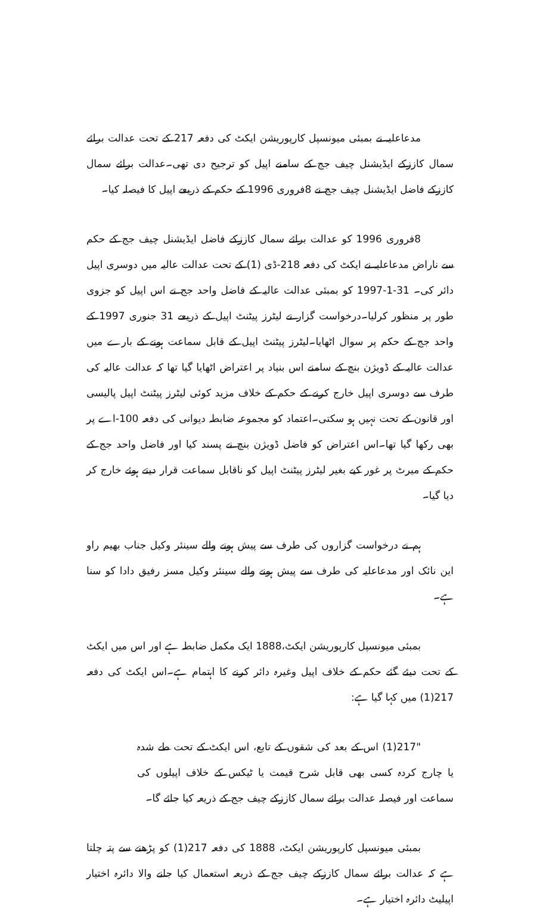مدعاعلیہ نے بمبئی میونسپل کارپوریشن ایکٹ کی دفعہ 217 کے تحت عدالت برائے سمال کاززکے ایڈیشنل چیف جج کے سامنے اپیل کو ترجیح دی تھی۔عدالت برائے سمال کاززکے فاضل ایڈیشنل چیف جج نے 8فروری 1996 کے حکم کے ذریعے اپیل کا فیصلہ کیا۔
8فروری 1996 کو عدالت برائے سمال کاززکے فاضل ایڈیشنل چیف جج کے حکم سے ناراض مدعاعلیہ نے ایکٹ کی دفعہ 218-ڈی (1) کے تحت عدالت عالیہ میں دوسری اپیل دائر کی۔ 31-1-1997 کو بمبئی عدالت عالیہ کے فاضل واحد جج نے اس اپیل کو جزوی طور پر منظور کرلیا۔درخواست گزار نے لیٹرز پیٹنٹ اپیل کے ذریعے 31 جنوری 1997 کے واحد جج کے حکم پر سوال اٹھایا۔لیٹرز پیٹنٹ اپیل کے قابل سماعت ہونے کے بارے میں عدالت عالیہ کے ڈویژن بنچ کے سامنے اس بنیاد پر اعتراض اٹھایا گیا تھا کہ عدالت عالیہ کی طرف سے دوسری اپیل خارج کرنے کے حکم کے خلاف مزید کوئی لیٹرز پیٹنٹ اپیل پالیسی اور قانون کے تحت نہیں ہو سکتی۔اعتماد کو مجموعہ ضابطہ دیوانی کی دفعہ 100-اے پر بھی رکھا گیا تھا۔اس اعتراض کو فاضل ڈویژن بنچ نے پسند کیا اور فاضل واحد جج کے حکم کے میرٹ پر غور کیے بغیر لیٹرز پیٹنٹ اپیل کو ناقابل سماعت قرار دیتے ہوئے خارج کر دیا گیا۔
ہم نے درخواست گزاروں کی طرف سے پیش ہونے والے سینئر وکیل جناب بھیم راو این نائک اور مدعاعلیہ کی طرف سے پیش ہونے والے سینئر وکیل مسز رفیق دادا کو سنا ہے۔
بمبئی میونسپل کارپوریشن ایکٹ،1888 ایک مکمل ضابطہ ہے اور اس میں ایکٹ کے تحت دیئے گئے حکم کے خلاف اپیل وغیرہ دائر کرنے کا اہتمام ہے۔اس ایکٹ کی دفعہ 217(1) میں کہا گیا ہے:
"217(1) اس کے بعد کی شقوں کے تابع، اس ایکٹ کے تحت طے شدہ یا چارج کردہ کسی بھی قابل شرح قیمت یا ٹیکس کے خلاف اپیلوں کی سماعت اور فیصلہ عدالت برائے سمال کاززکے چیف جج کے ذریعہ کیا جائے گا۔
بمبئی میونسپل کارپوریشن ایکٹ، 1888 کی دفعہ 217(1) کو پڑھنے سے پتہ چلتا ہے کہ عدالت برائے سمال کاززکے چیف جج کے ذریعہ استعمال کیا جانے والا دائرہ اختیار اپیلیٹ دائرہ اختیار ہے۔